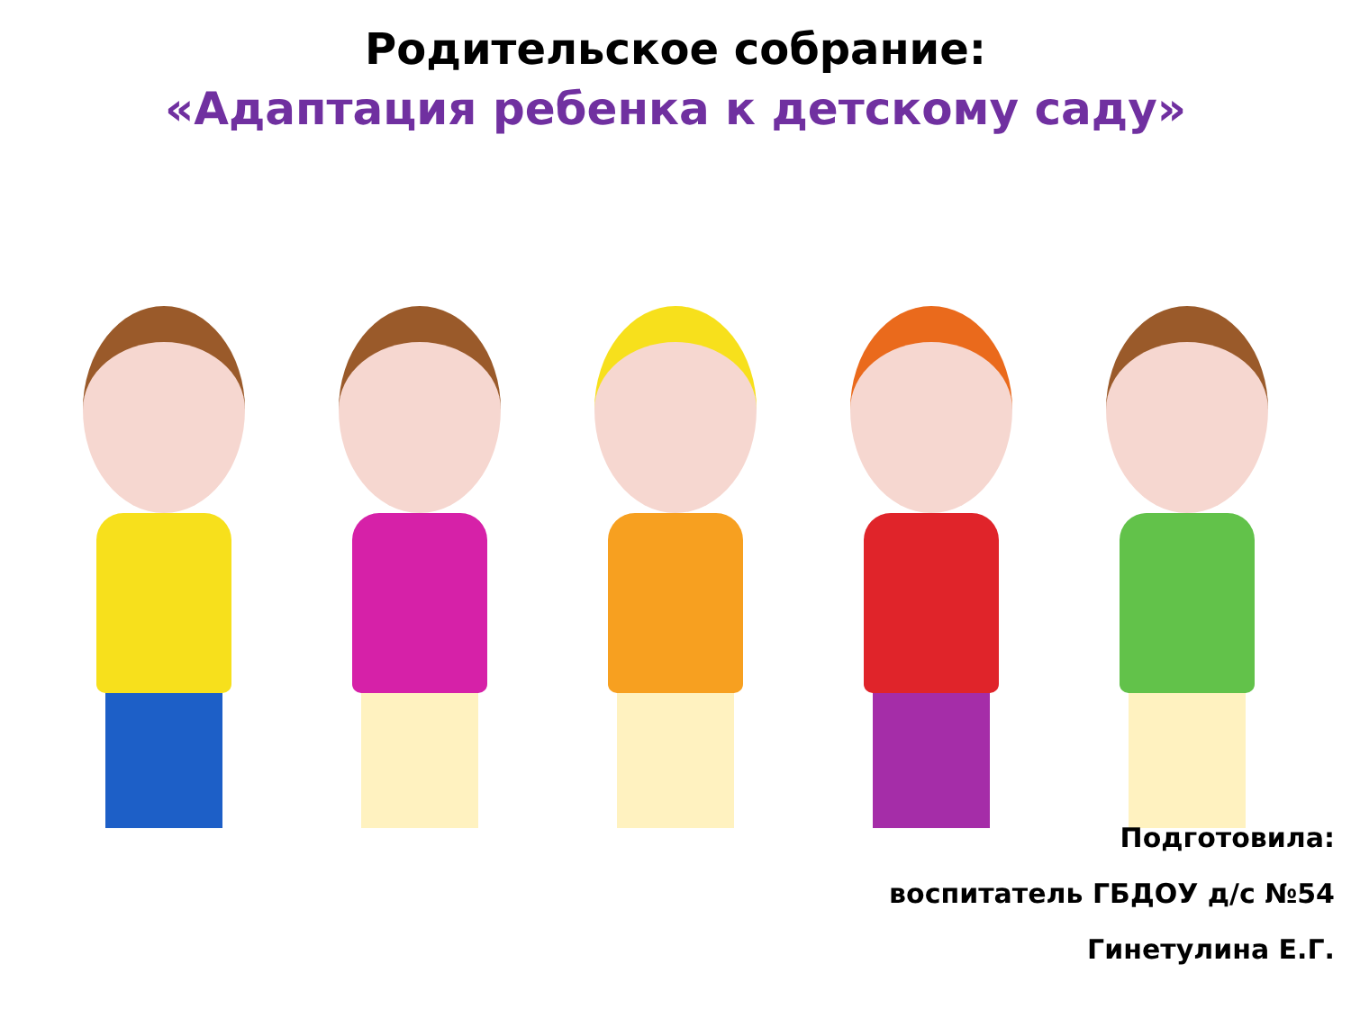Родительское собрание:
«Адаптация ребенка к детскому саду»
Подготовила:
воспитатель ГБДОУ д/с №54
Гинетулина Е.Г.